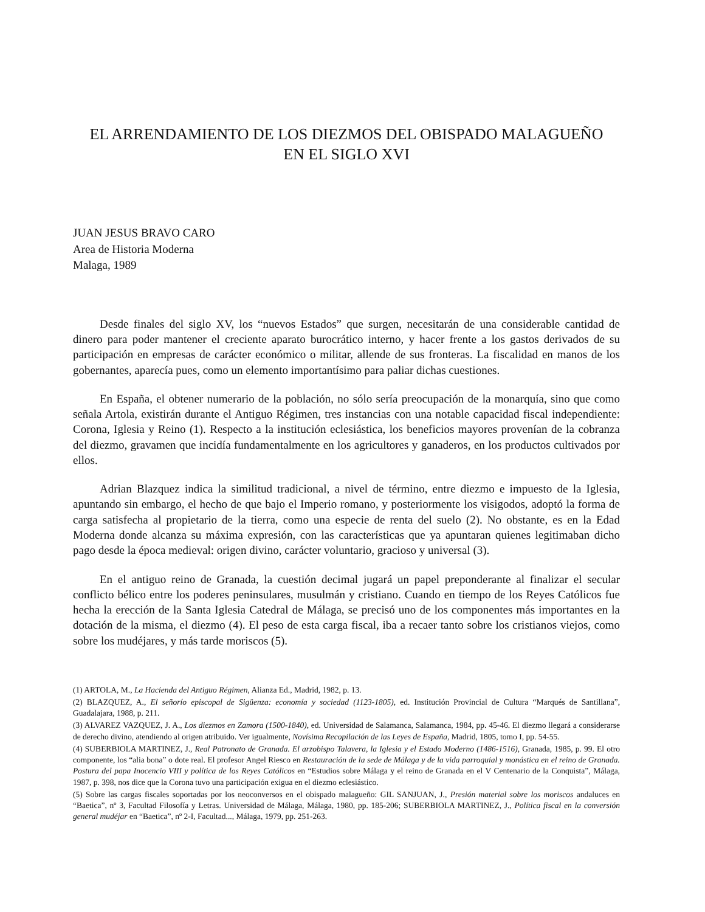EL ARRENDAMIENTO DE LOS DIEZMOS DEL OBISPADO MALAGUEÑO
EN EL SIGLO XVI
JUAN JESUS BRAVO CARO
Area de Historia Moderna
Malaga, 1989
Desde finales del siglo XV, los “nuevos Estados” que surgen, necesitarán de una considerable cantidad de dinero para poder mantener el creciente aparato burocrático interno, y hacer frente a los gastos derivados de su participación en empresas de carácter económico o militar, allende de sus fronteras. La fiscalidad en manos de los gobernantes, aparecía pues, como un elemento importantísimo para paliar dichas cuestiones.
En España, el obtener numerario de la población, no sólo sería preocupación de la monarquía, sino que como señala Artola, existirán durante el Antiguo Régimen, tres instancias con una notable capacidad fiscal independiente: Corona, Iglesia y Reino (1). Respecto a la institución eclesiástica, los beneficios mayores provenían de la cobranza del diezmo, gravamen que incidía fundamentalmente en los agricultores y ganaderos, en los productos cultivados por ellos.
Adrian Blazquez indica la similitud tradicional, a nivel de término, entre diezmo e impuesto de la Iglesia, apuntando sin embargo, el hecho de que bajo el Imperio romano, y posteriormente los visigodos, adoptó la forma de carga satisfecha al propietario de la tierra, como una especie de renta del suelo (2). No obstante, es en la Edad Moderna donde alcanza su máxima expresión, con las características que ya apuntaran quienes legitimaban dicho pago desde la época medieval: origen divino, carácter voluntario, gracioso y universal (3).
En el antiguo reino de Granada, la cuestión decimal jugará un papel preponderante al finalizar el secular conflicto bélico entre los poderes peninsulares, musulmán y cristiano. Cuando en tiempo de los Reyes Católicos fue hecha la erección de la Santa Iglesia Catedral de Málaga, se precisó uno de los componentes más importantes en la dotación de la misma, el diezmo (4). El peso de esta carga fiscal, iba a recaer tanto sobre los cristianos viejos, como sobre los mudéjares, y más tarde moriscos (5).
(1) ARTOLA, M., La Hacienda del Antiguo Régimen, Alianza Ed., Madrid, 1982, p. 13.
(2) BLAZQUEZ, A., El señorío episcopal de Sigüenza: economía y sociedad (1123-1805), ed. Institución Provincial de Cultura “Marqués de Santillana”, Guadalajara, 1988, p. 211.
(3) ALVAREZ VAZQUEZ, J. A., Los diezmos en Zamora (1500-1840), ed. Universidad de Salamanca, Salamanca, 1984, pp. 45-46. El diezmo llegará a considerarse de derecho divino, atendiendo al origen atribuido. Ver igualmente, Novísima Recopilación de las Leyes de España, Madrid, 1805, tomo I, pp. 54-55.
(4) SUBERBIOLA MARTINEZ, J., Real Patronato de Granada. El arzobispo Talavera, la Iglesia y el Estado Moderno (1486-1516), Granada, 1985, p. 99. El otro componente, los “alia bona” o dote real. El profesor Angel Riesco en Restauración de la sede de Málaga y de la vida parroquial y monástica en el reino de Granada. Postura del papa Inocencio VIII y política de los Reyes Católicos en “Estudios sobre Málaga y el reino de Granada en el V Centenario de la Conquista”, Málaga, 1987, p. 398, nos dice que la Corona tuvo una participación exigua en el diezmo eclesiástico.
(5) Sobre las cargas fiscales soportadas por los neoconversos en el obispado malagueño: GIL SANJUAN, J., Presión material sobre los moriscos andaluces en “Baetica”, nº 3, Facultad Filosofía y Letras. Universidad de Málaga, Málaga, 1980, pp. 185-206; SUBERBIOLA MARTINEZ, J., Política fiscal en la conversión general mudéjar en “Baetica”, nº 2-I, Facultad..., Málaga, 1979, pp. 251-263.